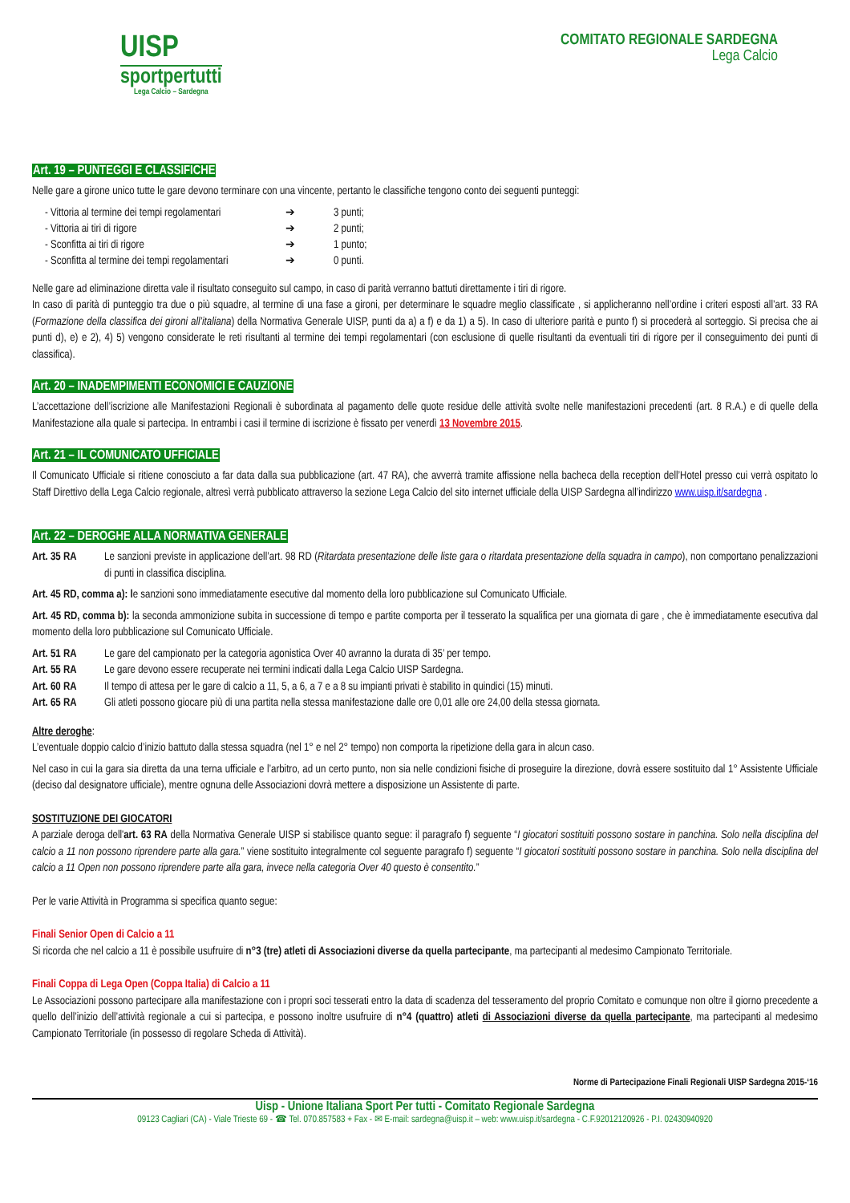UISP
sportpertutti
Lega Calcio – Sardegna
COMITATO REGIONALE SARDEGNA
Lega Calcio
Art. 19 – PUNTEGGI E CLASSIFICHE
Nelle gare a girone unico tutte le gare devono terminare con una vincente, pertanto le classifiche tengono conto dei seguenti punteggi:
- Vittoria al termine dei tempi regolamentari ➔ 3 punti;
- Vittoria ai tiri di rigore ➔ 2 punti;
- Sconfitta ai tiri di rigore ➔ 1 punto;
- Sconfitta al termine dei tempi regolamentari ➔ 0 punti.
Nelle gare ad eliminazione diretta vale il risultato conseguito sul campo, in caso di parità verranno battuti direttamente i tiri di rigore.
In caso di parità di punteggio tra due o più squadre, al termine di una fase a gironi, per determinare le squadre meglio classificate , si applicheranno nell’ordine i criteri esposti all’art. 33 RA (Formazione della classifica dei gironi all’italiana) della Normativa Generale UISP, punti da a) a f) e da 1) a 5). In caso di ulteriore parità e punto f) si procederà al sorteggio. Si precisa che ai punti d), e) e 2), 4) 5) vengono considerate le reti risultanti al termine dei tempi regolamentari (con esclusione di quelle risultanti da eventuali tiri di rigore per il conseguimento dei punti di classifica).
Art. 20 – INADEMPIMENTI ECONOMICI E CAUZIONE
L’accettazione dell’iscrizione alle Manifestazioni Regionali è subordinata al pagamento delle quote residue delle attività svolte nelle manifestazioni precedenti (art. 8 R.A.) e di quelle della Manifestazione alla quale si partecipa. In entrambi i casi il termine di iscrizione è fissato per venerdì 13 Novembre 2015.
Art. 21 – IL COMUNICATO UFFICIALE
Il Comunicato Ufficiale si ritiene conosciuto a far data dalla sua pubblicazione (art. 47 RA), che avverrà tramite affissione nella bacheca della reception dell’Hotel presso cui verrà ospitato lo Staff Direttivo della Lega Calcio regionale, altresì verrà pubblicato attraverso la sezione Lega Calcio del sito internet ufficiale della UISP Sardegna all’indirizzo www.uisp.it/sardegna .
Art. 22 – DEROGHE ALLA NORMATIVA GENERALE
Art. 35 RA
Le sanzioni previste in applicazione dell’art. 98 RD (Ritardata presentazione delle liste gara o ritardata presentazione della squadra in campo), non comportano penalizzazioni di punti in classifica disciplina.
Art. 45 RD, comma a): le sanzioni sono immediatamente esecutive dal momento della loro pubblicazione sul Comunicato Ufficiale.
Art. 45 RD, comma b): la seconda ammonizione subita in successione di tempo e partite comporta per il tesserato la squalifica per una giornata di gare , che è immediatamente esecutiva dal momento della loro pubblicazione sul Comunicato Ufficiale.
Art. 51 RA Le gare del campionato per la categoria agonistica Over 40 avranno la durata di 35’ per tempo.
Art. 55 RA Le gare devono essere recuperate nei termini indicati dalla Lega Calcio UISP Sardegna.
Art. 60 RA Il tempo di attesa per le gare di calcio a 11, 5, a 6, a 7 e a 8 su impianti privati è stabilito in quindici (15) minuti.
Art. 65 RA Gli atleti possono giocare più di una partita nella stessa manifestazione dalle ore 0,01 alle ore 24,00 della stessa giornata.
Altre deroghe:
L’eventuale doppio calcio d’inizio battuto dalla stessa squadra (nel 1° e nel 2° tempo) non comporta la ripetizione della gara in alcun caso.
Nel caso in cui la gara sia diretta da una terna ufficiale e l’arbitro, ad un certo punto, non sia nelle condizioni fisiche di proseguire la direzione, dovrà essere sostituito dal 1° Assistente Ufficiale (deciso dal designatore ufficiale), mentre ognuna delle Associazioni dovrà mettere a disposizione un Assistente di parte.
SOSTITUZIONE DEI GIOCATORI
A parziale deroga dell'art. 63 RA della Normativa Generale UISP si stabilisce quanto segue: il paragrafo f) seguente “I giocatori sostituiti possono sostare in panchina. Solo nella disciplina del calcio a 11 non possono riprendere parte alla gara.” viene sostituito integralmente col seguente paragrafo f) seguente “I giocatori sostituiti possono sostare in panchina. Solo nella disciplina del calcio a 11 Open non possono riprendere parte alla gara, invece nella categoria Over 40 questo è consentito.”
Per le varie Attività in Programma si specifica quanto segue:
Finali Senior Open di Calcio a 11
Si ricorda che nel calcio a 11 è possibile usufruire di n°3 (tre) atleti di Associazioni diverse da quella partecipante, ma partecipanti al medesimo Campionato Territoriale.
Finali Coppa di Lega Open (Coppa Italia) di Calcio a 11
Le Associazioni possono partecipare alla manifestazione con i propri soci tesserati entro la data di scadenza del tesseramento del proprio Comitato e comunque non oltre il giorno precedente a quello dell’inizio dell’attività regionale a cui si partecipa, e possono inoltre usufruire di n°4 (quattro) atleti di Associazioni diverse da quella partecipante, ma partecipanti al medesimo Campionato Territoriale (in possesso di regolare Scheda di Attività).
Norme di Partecipazione Finali Regionali UISP Sardegna 2015-‘16
Uisp - Unione Italiana Sport Per tutti - Comitato Regionale Sardegna
09123 Cagliari (CA) - Viale Trieste 69 - ☎ Tel. 070.857583 + Fax - ✉ E-mail: sardegna@uisp.it – web: www.uisp.it/sardegna - C.F.92012120926 - P.I. 02430940920